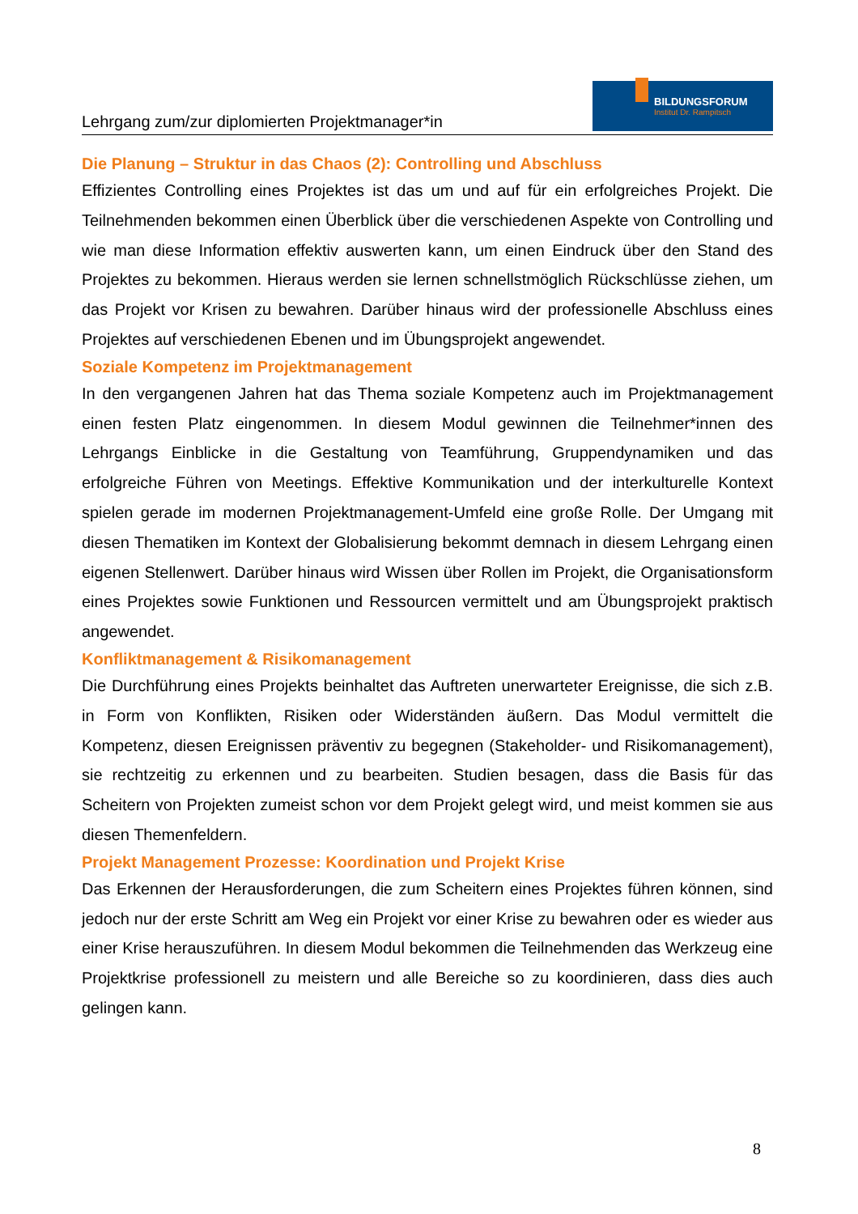Lehrgang zum/zur diplomierten Projektmanager*in
BILDUNGSFORUM
Institut Dr. Rampitsch
Die Planung – Struktur in das Chaos (2): Controlling und Abschluss
Effizientes Controlling eines Projektes ist das um und auf für ein erfolgreiches Projekt. Die Teilnehmenden bekommen einen Überblick über die verschiedenen Aspekte von Controlling und wie man diese Information effektiv auswerten kann, um einen Eindruck über den Stand des Projektes zu bekommen. Hieraus werden sie lernen schnellstmöglich Rückschlüsse ziehen, um das Projekt vor Krisen zu bewahren. Darüber hinaus wird der professionelle Abschluss eines Projektes auf verschiedenen Ebenen und im Übungsprojekt angewendet.
Soziale Kompetenz im Projektmanagement
In den vergangenen Jahren hat das Thema soziale Kompetenz auch im Projektmanagement einen festen Platz eingenommen. In diesem Modul gewinnen die Teilnehmer*innen des Lehrgangs Einblicke in die Gestaltung von Teamführung, Gruppendynamiken und das erfolgreiche Führen von Meetings. Effektive Kommunikation und der interkulturelle Kontext spielen gerade im modernen Projektmanagement-Umfeld eine große Rolle. Der Umgang mit diesen Thematiken im Kontext der Globalisierung bekommt demnach in diesem Lehrgang einen eigenen Stellenwert. Darüber hinaus wird Wissen über Rollen im Projekt, die Organisationsform eines Projektes sowie Funktionen und Ressourcen vermittelt und am Übungsprojekt praktisch angewendet.
Konfliktmanagement & Risikomanagement
Die Durchführung eines Projekts beinhaltet das Auftreten unerwarteter Ereignisse, die sich z.B. in Form von Konflikten, Risiken oder Widerständen äußern. Das Modul vermittelt die Kompetenz, diesen Ereignissen präventiv zu begegnen (Stakeholder- und Risikomanagement), sie rechtzeitig zu erkennen und zu bearbeiten. Studien besagen, dass die Basis für das Scheitern von Projekten zumeist schon vor dem Projekt gelegt wird, und meist kommen sie aus diesen Themenfeldern.
Projekt Management Prozesse: Koordination und Projekt Krise
Das Erkennen der Herausforderungen, die zum Scheitern eines Projektes führen können, sind jedoch nur der erste Schritt am Weg ein Projekt vor einer Krise zu bewahren oder es wieder aus einer Krise herauszuführen. In diesem Modul bekommen die Teilnehmenden das Werkzeug eine Projektkrise professionell zu meistern und alle Bereiche so zu koordinieren, dass dies auch gelingen kann.
8